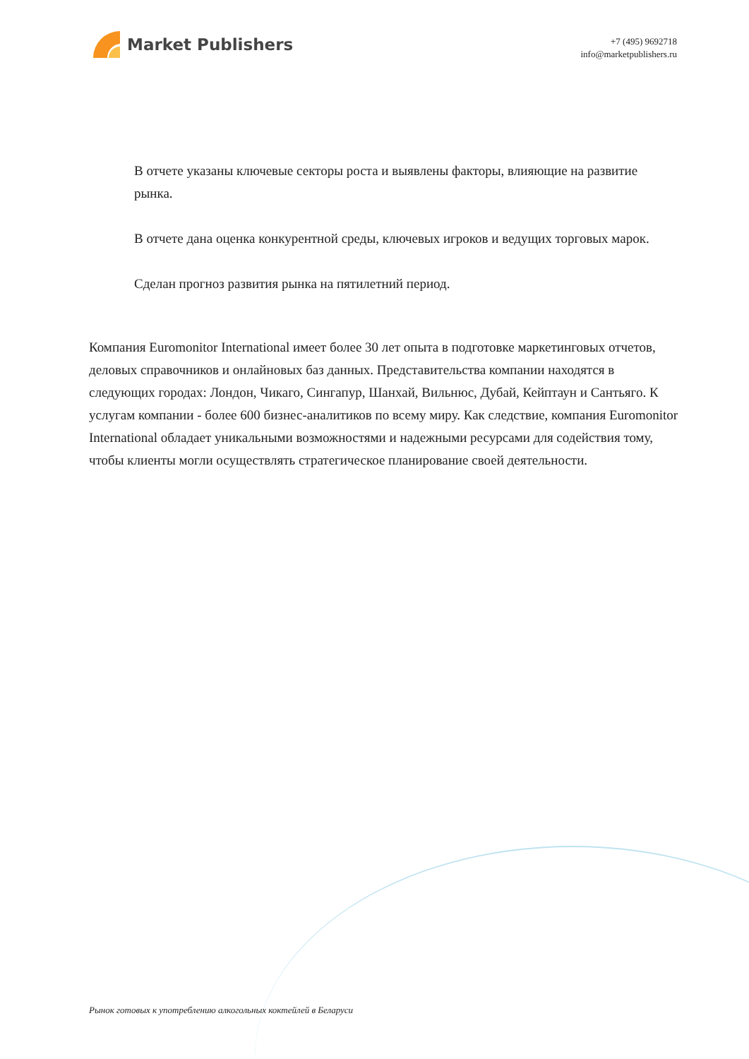Market Publishers
+7 (495) 9692718
info@marketpublishers.ru
В отчете указаны ключевые секторы роста и выявлены факторы, влияющие на развитие рынка.
В отчете дана оценка конкурентной среды, ключевых игроков и ведущих торговых марок.
Сделан прогноз развития рынка на пятилетний период.
Компания Euromonitor International имеет более 30 лет опыта в подготовке маркетинговых отчетов, деловых справочников и онлайновых баз данных. Представительства компании находятся в следующих городах: Лондон, Чикаго, Сингапур, Шанхай, Вильнюс, Дубай, Кейптаун и Сантьяго. К услугам компании - более 600 бизнес-аналитиков по всему миру. Как следствие, компания Euromonitor International обладает уникальными возможностями и надежными ресурсами для содействия тому, чтобы клиенты могли осуществлять стратегическое планирование своей деятельности.
Рынок готовых к употреблению алкогольных коктейлей в Беларуси